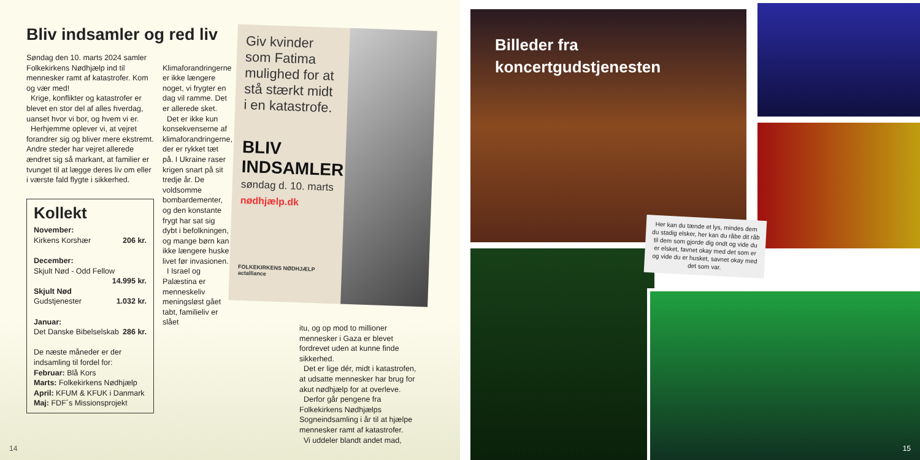Bliv indsamler og red liv
Søndag den 10. marts 2024 samler Folkekirkens Nødhjælp ind til mennesker ramt af katastrofer. Kom og vær med!
Krige, konflikter og katastrofer er blevet en stor del af alles hverdag, uanset hvor vi bor, og hvem vi er.
Herhjemme oplever vi, at vejret forandrer sig og bliver mere ekstremt. Andre steder har vejret allerede ændret sig så markant, at familier er tvunget til at lægge deres liv om eller i værste fald flygte i sikkerhed.
Kollekt
November:
Kirkens Korshær 206 kr.
December:
Skjult Nød - Odd Fellow
14.995 kr.
Skjult Nød
Gudstjenester 1.032 kr.
Januar:
Det Danske Bibelselskab 286 kr.
De næste måneder er der indsamling til fordel for:
Februar: Blå Kors
Marts: Folkekirkens Nødhjælp
April: KFUM & KFUK i Danmark
Maj: FDF´s Missionsprojekt
Klimaforandringerne er ikke længere noget, vi frygter en dag vil ramme. Det er allerede sket.
Det er ikke kun konsekvenserne af klimaforandringerne, der er rykket tæt på. I Ukraine raser krigen snart på sit tredje år. De voldsomme bombardementer, og den konstante frygt har sat sig dybt i befolkningen, og mange børn kan ikke længere huske livet før invasionen.
I Israel og Palæstina er menneskeliv meningsløst gået tabt, familieliv er slået
itu, og op mod to millioner mennesker i Gaza er blevet fordrevet uden at kunne finde sikkerhed.
Det er lige dér, midt i katastrofen, at udsatte mennesker har brug for akut nødhjælp for at overleve.
Derfor går pengene fra Folkekirkens Nødhjælps Sogneindsamling i år til at hjælpe mennesker ramt af katastrofer.
Vi uddeler blandt andet mad,
Giv kvinder som Fatima mulighed for at stå stærkt midt i en katastrofe.
BLIV INDSAMLER
søndag d. 10. marts
nødhjælp.dk
FOLKEKIRKENS NØDHJÆLP
actalliance
14
Billeder fra
koncertgudstjenesten
Her kan du tænde et lys, mindes dem du stadig elsker, her kan du råbe dit råb til dem som gjorde dig ondt og vide du er elsket, favnet okay med det som er og vide du er husket, savnet okay med det som var.
15